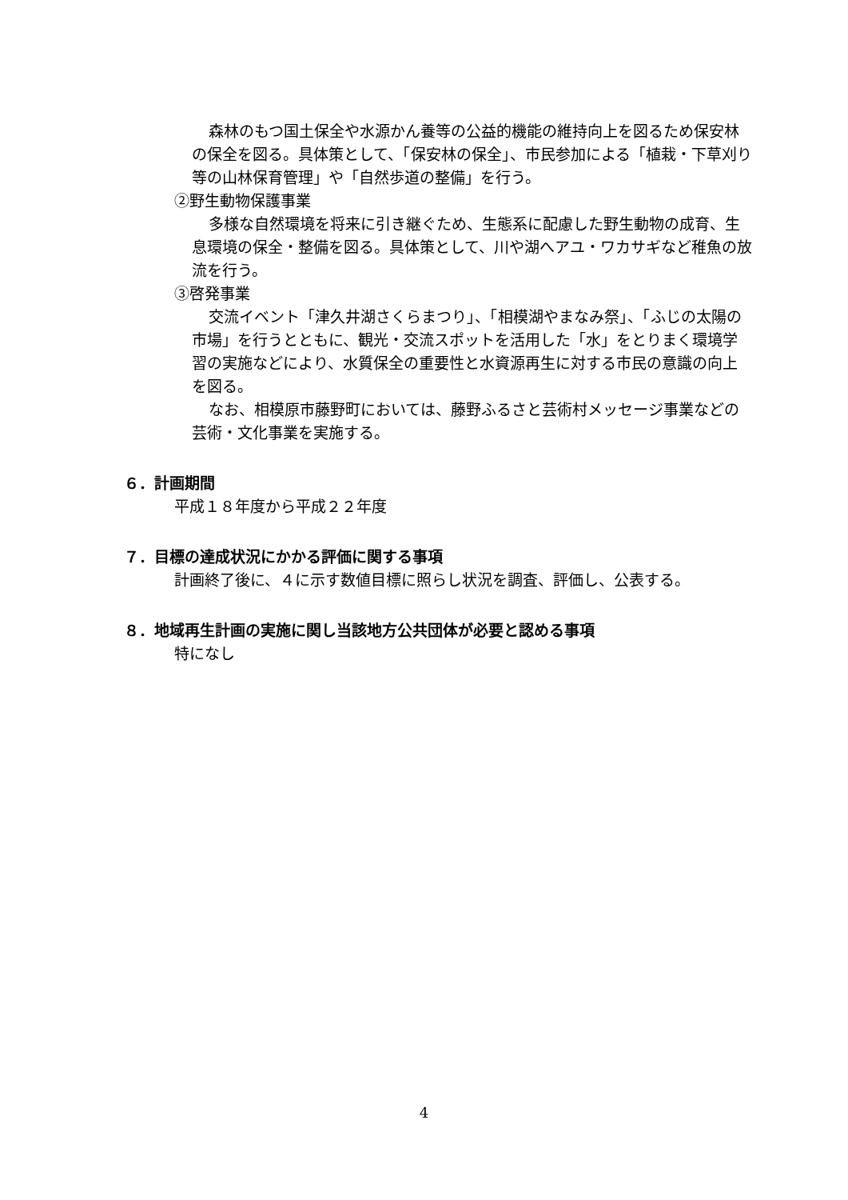森林のもつ国土保全や水源かん養等の公益的機能の維持向上を図るため保安林の保全を図る。具体策として、「保安林の保全」、市民参加による「植栽・下草刈り等の山林保育管理」や「自然歩道の整備」を行う。
②野生動物保護事業
多様な自然環境を将来に引き継ぐため、生態系に配慮した野生動物の成育、生息環境の保全・整備を図る。具体策として、川や湖へアユ・ワカサギなど稚魚の放流を行う。
③啓発事業
交流イベント「津久井湖さくらまつり」、「相模湖やまなみ祭」、「ふじの太陽の市場」を行うとともに、観光・交流スポットを活用した「水」をとりまく環境学習の実施などにより、水質保全の重要性と水資源再生に対する市民の意識の向上を図る。
なお、相模原市藤野町においては、藤野ふるさと芸術村メッセージ事業などの芸術・文化事業を実施する。
６．計画期間
平成１８年度から平成２２年度
７．目標の達成状況にかかる評価に関する事項
計画終了後に、４に示す数値目標に照らし状況を調査、評価し、公表する。
８．地域再生計画の実施に関し当該地方公共団体が必要と認める事項
特になし
4